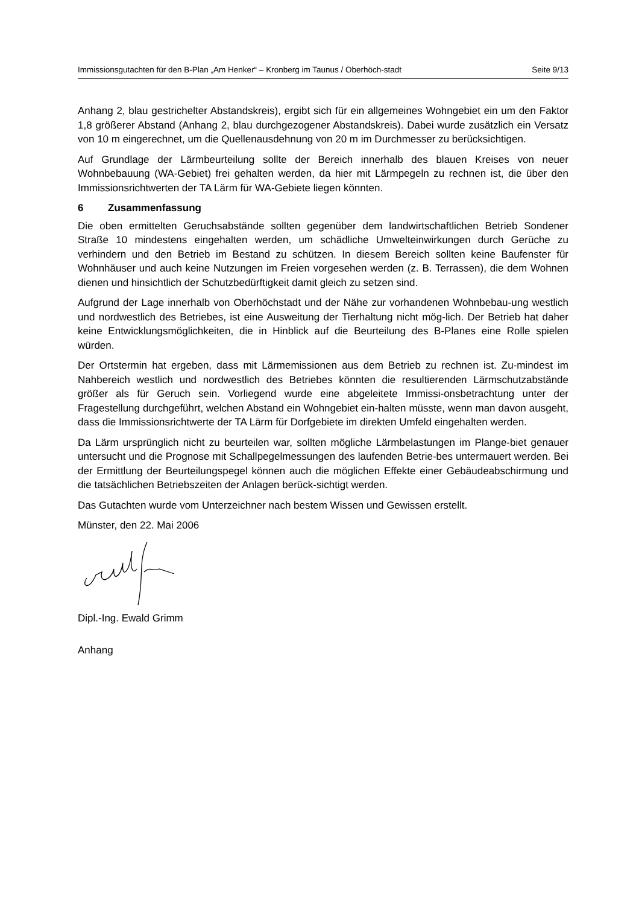Immissionsgutachten für den B-Plan „Am Henker“ – Kronberg im Taunus / Oberhöch-stadt
Seite 9/13
Anhang 2, blau gestrichelter Abstandskreis), ergibt sich für ein allgemeines Wohngebiet ein um den Faktor 1,8 größerer Abstand (Anhang 2, blau durchgezogener Abstandskreis). Dabei wurde zusätzlich ein Versatz von 10 m eingerechnet, um die Quellenausdehnung von 20 m im Durchmesser zu berücksichtigen.
Auf Grundlage der Lärmbeurteilung sollte der Bereich innerhalb des blauen Kreises von neuer Wohnbebauung (WA-Gebiet) frei gehalten werden, da hier mit Lärmpegeln zu rechnen ist, die über den Immissionsrichtwerten der TA Lärm für WA-Gebiete liegen könnten.
6 Zusammenfassung
Die oben ermittelten Geruchsabstände sollten gegenüber dem landwirtschaftlichen Betrieb Sondener Straße 10 mindestens eingehalten werden, um schädliche Umwelteinwirkungen durch Gerüche zu verhindern und den Betrieb im Bestand zu schützen. In diesem Bereich sollten keine Baufenster für Wohnhäuser und auch keine Nutzungen im Freien vorgesehen werden (z. B. Terrassen), die dem Wohnen dienen und hinsichtlich der Schutzbedürftigkeit damit gleich zu setzen sind.
Aufgrund der Lage innerhalb von Oberhöchstadt und der Nähe zur vorhandenen Wohnbebau-ung westlich und nordwestlich des Betriebes, ist eine Ausweitung der Tierhaltung nicht mög-lich. Der Betrieb hat daher keine Entwicklungsmöglichkeiten, die in Hinblick auf die Beurteilung des B-Planes eine Rolle spielen würden.
Der Ortstermin hat ergeben, dass mit Lärmemissionen aus dem Betrieb zu rechnen ist. Zu-mindest im Nahbereich westlich und nordwestlich des Betriebes könnten die resultierenden Lärmschutzabstände größer als für Geruch sein. Vorliegend wurde eine abgeleitete Immissi-onsbetrachtung unter der Fragestellung durchgeführt, welchen Abstand ein Wohngebiet ein-halten müsste, wenn man davon ausgeht, dass die Immissionsrichtwerte der TA Lärm für Dorfgebiete im direkten Umfeld eingehalten werden.
Da Lärm ursprünglich nicht zu beurteilen war, sollten mögliche Lärmbelastungen im Plange-biet genauer untersucht und die Prognose mit Schallpegelmessungen des laufenden Betrie-bes untermauert werden. Bei der Ermittlung der Beurteilungspegel können auch die möglichen Effekte einer Gebäudeabschirmung und die tatsächlichen Betriebszeiten der Anlagen berück-sichtigt werden.
Das Gutachten wurde vom Unterzeichner nach bestem Wissen und Gewissen erstellt.
Münster, den 22. Mai 2006
Dipl.-Ing. Ewald Grimm
Anhang